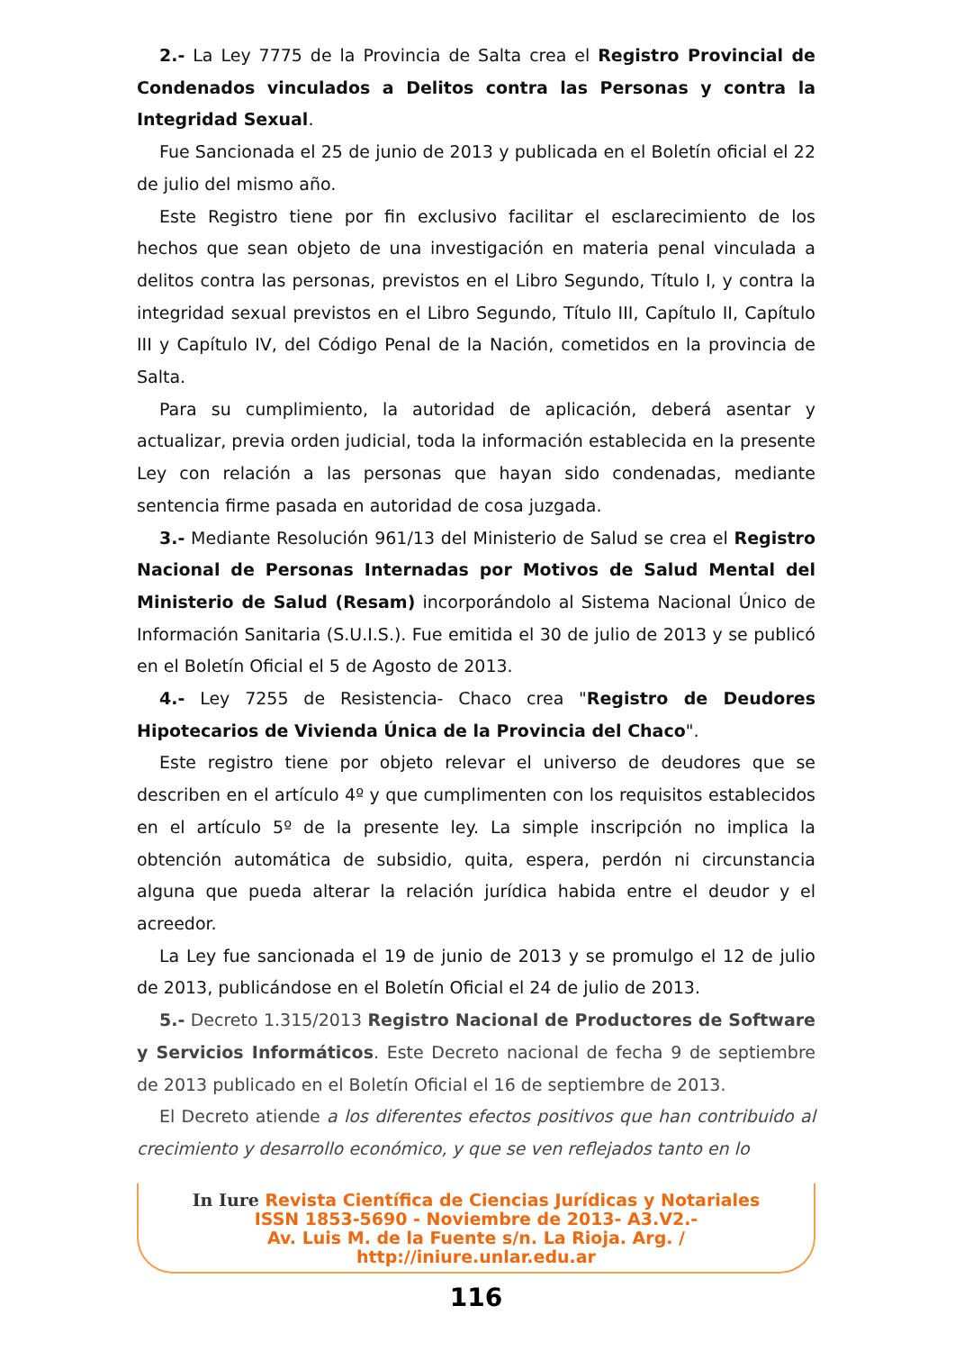2.- La Ley 7775 de la Provincia de Salta crea el Registro Provincial de Condenados vinculados a Delitos contra las Personas y contra la Integridad Sexual.
Fue Sancionada el 25 de junio de 2013 y publicada en el Boletín oficial el 22 de julio del mismo año.
Este Registro tiene por fin exclusivo facilitar el esclarecimiento de los hechos que sean objeto de una investigación en materia penal vinculada a delitos contra las personas, previstos en el Libro Segundo, Título I, y contra la integridad sexual previstos en el Libro Segundo, Título III, Capítulo II, Capítulo III y Capítulo IV, del Código Penal de la Nación, cometidos en la provincia de Salta.
Para su cumplimiento, la autoridad de aplicación, deberá asentar y actualizar, previa orden judicial, toda la información establecida en la presente Ley con relación a las personas que hayan sido condenadas, mediante sentencia firme pasada en autoridad de cosa juzgada.
3.- Mediante Resolución 961/13 del Ministerio de Salud se crea el Registro Nacional de Personas Internadas por Motivos de Salud Mental del Ministerio de Salud (Resam) incorporándolo al Sistema Nacional Único de Información Sanitaria (S.U.I.S.). Fue emitida el 30 de julio de 2013 y se publicó en el Boletín Oficial el 5 de Agosto de 2013.
4.- Ley 7255 de Resistencia- Chaco crea "Registro de Deudores Hipotecarios de Vivienda Única de la Provincia del Chaco".
Este registro tiene por objeto relevar el universo de deudores que se describen en el artículo 4º y que cumplimenten con los requisitos establecidos en el artículo 5º de la presente ley. La simple inscripción no implica la obtención automática de subsidio, quita, espera, perdón ni circunstancia alguna que pueda alterar la relación jurídica habida entre el deudor y el acreedor.
La Ley fue sancionada el 19 de junio de 2013 y se promulgo el 12 de julio de 2013, publicándose en el Boletín Oficial el 24 de julio de 2013.
5.- Decreto 1.315/2013 Registro Nacional de Productores de Software y Servicios Informáticos. Este Decreto nacional de fecha 9 de septiembre de 2013 publicado en el Boletín Oficial el 16 de septiembre de 2013.
El Decreto atiende a los diferentes efectos positivos que han contribuido al crecimiento y desarrollo económico, y que se ven reflejados tanto en lo
In Iure Revista Científica de Ciencias Jurídicas y Notariales
ISSN 1853-5690 - Noviembre de 2013- A3.V2.-
Av. Luis M. de la Fuente s/n. La Rioja. Arg. /
http://iniure.unlar.edu.ar
116